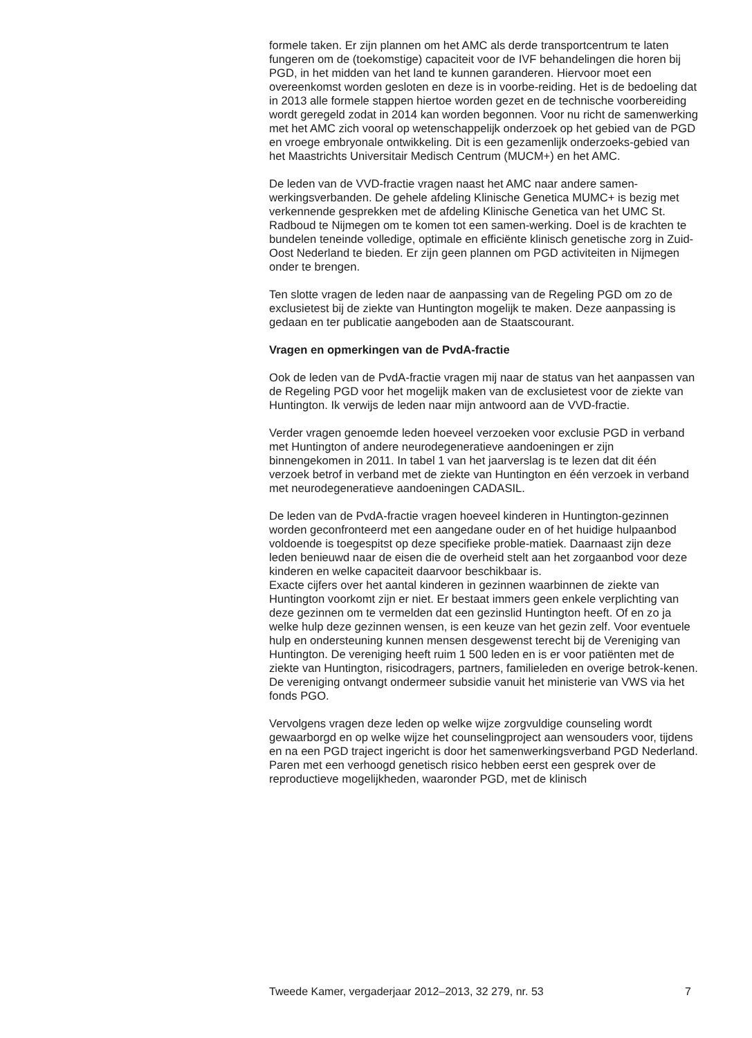formele taken. Er zijn plannen om het AMC als derde transportcentrum te laten fungeren om de (toekomstige) capaciteit voor de IVF behandelingen die horen bij PGD, in het midden van het land te kunnen garanderen. Hiervoor moet een overeenkomst worden gesloten en deze is in voorbe-reiding. Het is de bedoeling dat in 2013 alle formele stappen hiertoe worden gezet en de technische voorbereiding wordt geregeld zodat in 2014 kan worden begonnen. Voor nu richt de samenwerking met het AMC zich vooral op wetenschappelijk onderzoek op het gebied van de PGD en vroege embryonale ontwikkeling. Dit is een gezamenlijk onderzoeks-gebied van het Maastrichts Universitair Medisch Centrum (MUCM+) en het AMC.
De leden van de VVD-fractie vragen naast het AMC naar andere samen-werkingsverbanden. De gehele afdeling Klinische Genetica MUMC+ is bezig met verkennende gesprekken met de afdeling Klinische Genetica van het UMC St. Radboud te Nijmegen om te komen tot een samen-werking. Doel is de krachten te bundelen teneinde volledige, optimale en efficiënte klinisch genetische zorg in Zuid-Oost Nederland te bieden. Er zijn geen plannen om PGD activiteiten in Nijmegen onder te brengen.
Ten slotte vragen de leden naar de aanpassing van de Regeling PGD om zo de exclusietest bij de ziekte van Huntington mogelijk te maken. Deze aanpassing is gedaan en ter publicatie aangeboden aan de Staatscourant.
Vragen en opmerkingen van de PvdA-fractie
Ook de leden van de PvdA-fractie vragen mij naar de status van het aanpassen van de Regeling PGD voor het mogelijk maken van de exclusietest voor de ziekte van Huntington. Ik verwijs de leden naar mijn antwoord aan de VVD-fractie.
Verder vragen genoemde leden hoeveel verzoeken voor exclusie PGD in verband met Huntington of andere neurodegeneratieve aandoeningen er zijn binnengekomen in 2011. In tabel 1 van het jaarverslag is te lezen dat dit één verzoek betrof in verband met de ziekte van Huntington en één verzoek in verband met neurodegeneratieve aandoeningen CADASIL.
De leden van de PvdA-fractie vragen hoeveel kinderen in Huntington-gezinnen worden geconfronteerd met een aangedane ouder en of het huidige hulpaanbod voldoende is toegespitst op deze specifieke proble-matiek. Daarnaast zijn deze leden benieuwd naar de eisen die de overheid stelt aan het zorgaanbod voor deze kinderen en welke capaciteit daarvoor beschikbaar is.
Exacte cijfers over het aantal kinderen in gezinnen waarbinnen de ziekte van Huntington voorkomt zijn er niet. Er bestaat immers geen enkele verplichting van deze gezinnen om te vermelden dat een gezinslid Huntington heeft. Of en zo ja welke hulp deze gezinnen wensen, is een keuze van het gezin zelf. Voor eventuele hulp en ondersteuning kunnen mensen desgewenst terecht bij de Vereniging van Huntington. De vereniging heeft ruim 1 500 leden en is er voor patiënten met de ziekte van Huntington, risicodragers, partners, familieleden en overige betrok-kenen. De vereniging ontvangt ondermeer subsidie vanuit het ministerie van VWS via het fonds PGO.
Vervolgens vragen deze leden op welke wijze zorgvuldige counseling wordt gewaarborgd en op welke wijze het counselingproject aan wensouders voor, tijdens en na een PGD traject ingericht is door het samenwerkingsverband PGD Nederland.
Paren met een verhoogd genetisch risico hebben eerst een gesprek over de reproductieve mogelijkheden, waaronder PGD, met de klinisch
Tweede Kamer, vergaderjaar 2012–2013, 32 279, nr. 53 7